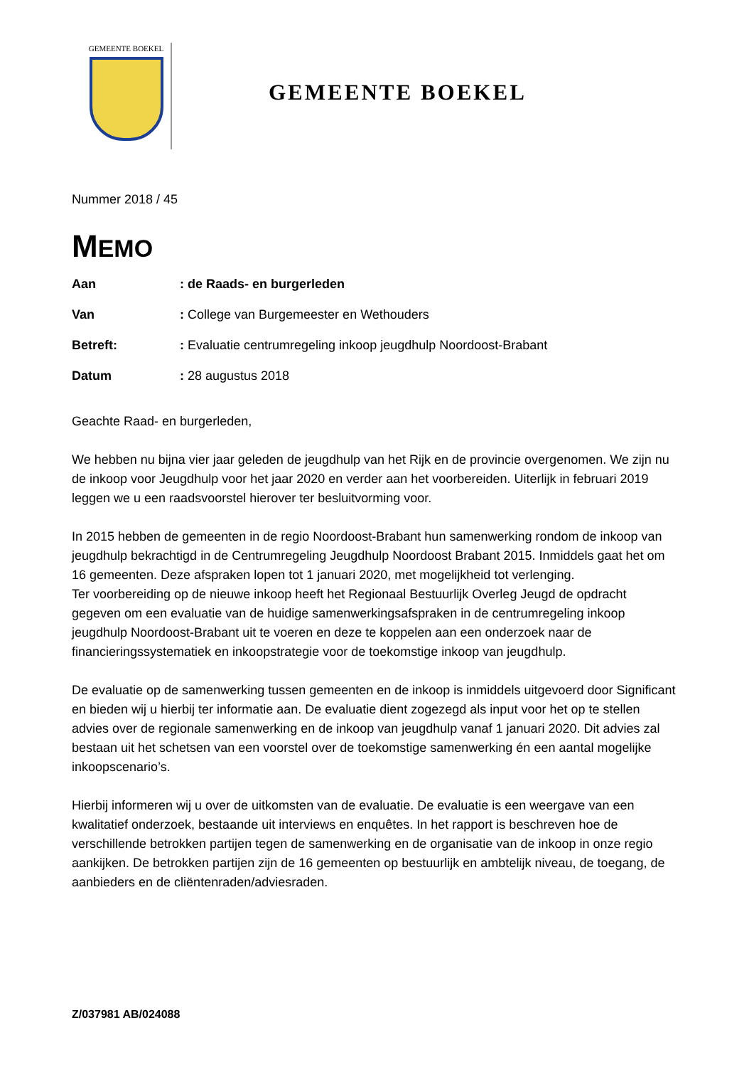GEMEENTE BOEKEL
GEMEENTE BOEKEL
Nummer 2018 / 45
MEMO
Aan: de Raads- en burgerleden
Van: College van Burgemeester en Wethouders
Betreft:: Evaluatie centrumregeling inkoop jeugdhulp Noordoost-Brabant
Datum: 28 augustus 2018
Geachte Raad- en burgerleden,
We hebben nu bijna vier jaar geleden de jeugdhulp van het Rijk en de provincie overgenomen. We zijn nu de inkoop voor Jeugdhulp voor het jaar 2020 en verder aan het voorbereiden. Uiterlijk in februari 2019 leggen we u een raadsvoorstel hierover ter besluitvorming voor.
In 2015 hebben de gemeenten in de regio Noordoost-Brabant hun samenwerking rondom de inkoop van jeugdhulp bekrachtigd in de Centrumregeling Jeugdhulp Noordoost Brabant 2015. Inmiddels gaat het om 16 gemeenten. Deze afspraken lopen tot 1 januari 2020, met mogelijkheid tot verlenging.
Ter voorbereiding op de nieuwe inkoop heeft het Regionaal Bestuurlijk Overleg Jeugd de opdracht gegeven om een evaluatie van de huidige samenwerkingsafspraken in de centrumregeling inkoop jeugdhulp Noordoost-Brabant uit te voeren en deze te koppelen aan een onderzoek naar de financieringssystematiek en inkoopstrategie voor de toekomstige inkoop van jeugdhulp.
De evaluatie op de samenwerking tussen gemeenten en de inkoop is inmiddels uitgevoerd door Significant en bieden wij u hierbij ter informatie aan. De evaluatie dient zogezegd als input voor het op te stellen advies over de regionale samenwerking en de inkoop van jeugdhulp vanaf 1 januari 2020. Dit advies zal bestaan uit het schetsen van een voorstel over de toekomstige samenwerking én een aantal mogelijke inkoopscenario’s.
Hierbij informeren wij u over de uitkomsten van de evaluatie. De evaluatie is een weergave van een kwalitatief onderzoek, bestaande uit interviews en enquêtes. In het rapport is beschreven hoe de verschillende betrokken partijen tegen de samenwerking en de organisatie van de inkoop in onze regio aankijken. De betrokken partijen zijn de 16 gemeenten op bestuurlijk en ambtelijk niveau, de toegang, de aanbieders en de cliëntenraden/adviesraden.
Z/037981 AB/024088